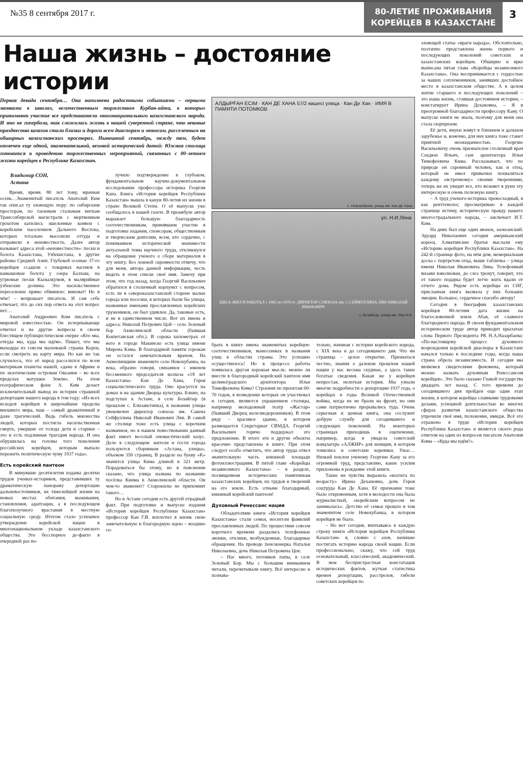№35 8 сентября 2017 г.
80-ЛЕТИЕ ПРОЖИВАНИЯ
КОРЕЙЦЕВ В КАЗАХСТАНЕ
3
Наша жизнь – достояние истории
Первая декада сентября… Она наполнена радостными событиями – первыми звонками в школах, величественным торжеством Курбан-айта, в которых принимают участие все представители многонационального казахстанского народа. И это не гипербола, так сложилась жизнь в нашей суверенной стране, что вековые празднества казахов стали близки и дороги всем диаспорам и этносам, расселенным на обширных казахстанских просторах. Нынешний сентябрь, между тем, будет отмечен еще одной, знаменательной, веховой исторической датой: Южная столица готовится к проведению торжественных мероприятий, связанных с 80-летием жизни корейцев в Республике Казахстан.
Владимир СОН,
Астана
Время, время. 80 лет тому, мрачная осень…Знаменитый писатель Анатолий Ким так описал ту зловещую пору: по сибирским просторам, по таежным стальным ниткам Транссибирской магистрали с мертвенным грохотом катились эшелонные конвои с корейским населением Дальнего Востока, которых тотально выселили оттуда и отправили в неизвестность. Далее автор называет адреса этой «неизвестности»: пески и болота Казахстана, Узбекистана, в другие районы Средней Азии. Глубокой осенью 37-го корейцев ссадили с товарных вагонов в камышовые болота у озера Балхаш, на угрюмые пески Кызылкумов, в малярийные узбекские долины. Это насильственное переселение прямо обвиняло: виноват! Но в чём? – вопрошает писатель. И сам себе отвечает, что до сих пор ответа на этот вопрос нет…
Анатолий Андреевич Ким писатель с мировой известностью. Он исчерпывающе ответил и на другие вопросы в своем блестящем публицистическом очерке «Кто мы, откуда мы, куда мы идём». Пишет, что мы выходцы из совсем маленькой страны Кореи, если смотреть на карту мира. Но как же так случилось, что её народ расселился по всем материкам планеты нашей, «даже в Африке и по экзотическим островам Океании – во всех пределах матушки Земли». На этом географическом фоне А. Ким делает исключительный вывод из истории страшной депортации нашего народа в том году: «Из всех исходов корейцев в широчайшие пределы внешнего мира, наш – самый драматичный и даже трагический. Ведь гибель множества людей, которых постигла насильственная смерть, умершие от голода дети и старики – это и есть подлинная трагедия народа. И она обрушилась на головы того поколения российских корейцев, которым выпало пережить политическую чуму 1937 года».
Есть корейский пантеон
В минувшие десятилетия изданы десятки трудов ученых-историков, представивших ту драматическую панораму депортации дальневосточников, их тяжелейшей жизни на новых местах обитания, выживания, становления, адаптации, а в последующем благополучного врастания в местную социальную среду. Итогом стало успешное утверждение корейской нации в многонациональном укладе казахстанского общества. Это бесспорное де-факто в очередной раз по-
лучило подтверждение в глубоком, фундаментальном научно-документальном исследовании профессора историка Георгия Кана. Книга «История корейцев Республики Казахстан» вышла в канун 80-летия их жизни в стране Великой Степи. О её выпуске уже сообщалось в нашей газете. В преамбуле автор выражает большую благодарность соотечественникам, принявшим участие в подготовке издания, спонсорам, общественным и творческим деятелям, всем, кто сердечно, с пониманием исторической значимости актуальной темы научного труда, откликнулся на обращение ученого о сборе материалов в эту книгу. Без ложной скромности отмечу, что для меня, автора данной информации, честь видеть в этом списке своё имя. Замечу при этом, что год назад, когда Георгий Васильевич обратился в столичный корпункт с вопросом, есть ли в североказахстанской стороне малые города или поселки, в которых были бы улицы, названные именами прославленных корейских тружеников, он был удивлен. Да, таковые есть, и не в единственном числе. Вот их имена и адреса: Николай Петрович Цой – село Зеленый бор Акмолинской области (бывшая Кокчетавская обл.). В сорока километрах от него в городе Макинске есть улица имени Мирона Кима. В благодарной памяти горожан он остался замечательным врачом. На Акмолинщине знаменито село Новокубанка, на века, образно говоря, связанное с именем бессменного председателя колхоза «18 лет Казахстана» Кан Де Хана, Героя социалистического труда. Оно красуется на домах и на здании Дворца культуры. Ближе, на подступах к Астане, в селе Бозайгыр (в прошлом с. Елизаветинка), в названии улицы увековечен директор совхоза им. Сакена Сейфуллина Николай Иванович Лян. В самой же столице тоже есть улица с коротким названием, но в нашем повествовании данный факт имеет веселый ономастический казус. Дело в следующем: жители и гости города пользуются сборником «Астана, улицы», объемом 350 страниц. В разделе на букву «К» значится улица Кима длиной в 321 метр. Порадоваться бы этому, но в пояснении сказано, что улица названа по названию посёлка Киима в Акмолинской области. Он чем-то знаменит? Старожилы не припомнят такого…
Но в Астане сегодня есть другой отрадный факт. При подготовке и выпуске издания «История корейцев Республики Казахстан» профессор Кан Г.В. воплотил в жизнь свою замечательную и благородную идею – воедино со-
АЛДЫРҒАН ЕСІМ · КАН ДЕ ХАНА 57/2 көшесі улица · Кан Де Хан · ИМЯ В ПАМЯТИ ПОТОМКОВ
с. Новокубанка, улица им. Кан Де Хана
ул. Н.И.Ляна
ЗДЕСЬ ЖИЛ И РАБОТАЛ с 1965 по 1976 гг. ДИРЕКТОР СОВХОЗА им. С.СЕЙФУЛЛИНА ЛЯН НИКОЛАЙ ИВАНОВИЧ
с. Бозайгыр, улица им. Лян Н.И.
брать в книге имена знаменитых корейцев-соотечественников, вынесенных в названия улиц в областях страны. Это успешно осуществилось! Но в процессе работы появилась другая хорошая мысль: можно ли внести в благородный корейский пантеон имя целиноградского архитектора Ильи Тимофеевича Кима? Строения по проектам 60-70 годов, в возведении которых он участвовал и сегодня, являются украшением столицы, например молодежный театр «Жастар» (бывший Дворец железнодорожников). В этом ряду – красивое здание, в котором размещается Секретариат СВМДА. Георгий Васильевич горячо поддержал это предложение. В итоге эти и другие объекты красочно представлены в книге. При этом следует особо отметить, что автор труда отвел значительную часть книжной площади фотоиллюстрациям. В пятой главе «Корейцы независимого Казахстана» – в разделе, посвященном исторических памятникам казахстанских корейцев, их трудов и творений на его земле. Есть отныне благодарный, книжный корейский пантеон!
Духовный Ренессанс нации
Обладателями книги «История корейцев Казахстана» стали семьи, носители фамилий прославленных людей. По прошествии совсем короткого времени раздались телефонные звонки, отклики, возбужденные, благодарные обращения. На проводе пенсионерка Наталья Николаевна, дочь Николая Петровича Цоя:
– Нас много, потомков папы, в селе Зеленый Бор. Мы с большим вниманием читали, перечитывали книгу. Всё интересно и познава-
тельно, начиная с истории корейского народа, с XIX века и до сегодняшнего дня. Что ни страница – целое открытие. Признаться честно, знания о далеком прошлом нашей нации у нас весьма скудные, а здесь такие богатые сведения. Какая же у корейцев непростая, нелегкая история. Мы узнали многие подробности о депортации 1937 года, о корейцах в годы Великой Отечественной войны, когда их не брали на фронт, но они сами патриотично прорывались туда. Очень серьезная и ценная книга, она сослужит добрую службу для сегодняшнего и следующих поколений. На некоторых страницах приходишь в оцепенение, например, когда я увидела советский концлагерь «АЛЖИР» для женщин, в котором томились и советские кореянки. Ужас…Низкий поклон ученому Георгию Кану за его огромный труд, представляю, какие усилия приложены в рождение этой книги.
Такие же чувства выразила «коллега по возрасту» Ирина Дехановна, дочь Героя соцтруда Кан Де Хана. Её признание тоже было откровенным, хотя в молодости она была журналисткой, «корейским вопросом не занималась». Детство её семьи прошло в том знаменитом селе Новокубанка, в котором корейцев не было.
– Но вот сегодня, вчитываясь в каждую строку книги «История корейцев Республики Казахстан» я, словно с азов, начинаю постигать историю народа своей нации. Если профессионально, скажу, что сей труд основательный, классический, академический. В нем беспристрастная констатация исторических фактов, жуткая статистика времен депортации, расстрелов, гибели советских корейцев по
зловещей статье «враги народа». Обстоятельно, поэтапно представлена жизнь первого и последующих поколений советских и казахстанских корейцев. Обширно и ярко выписана пятая глава «Корейцы независимого Казахстана». Она воспринимается с гордостью за наших соплеменников, занявших достойное место в казахстанском обществе. А в целом житие старшего и последующих поколений – это наша жизнь, ставшая достоянием истории, – констатирует Ирина Дехановна, – Я в преогромной благодарности профессору Кану. О выпуске книги не знала, поэтому для меня она стала сюрпризом.
Её дети, внуки живут в ближнем и дальнем зарубежье и, конечно, для них книга тоже станет приятной неожиданностью. Георгию Васильевичу очень признателен столичный врач Секдюн Ильич, сын архитектора Ильи Тимофеевича Кима. Рассказывает, что по природе он скромный человек, как и отец, который не имел привычки похваляться каждому «встречному» своими творениями, теперь же их увидят все, кто возьмет в руки эту интересную и очень полезную книгу.
– А труд ученого-историка превосходный, я как рентгенолог, просматриваю в каждой странице истину, историческую правду нашего многострадального народа, – заключает И.Т. Ким.
На днях был еще один звонок, заокеанский. Эдуард Николаевич сегодня американский кореец. Алматинские братья выслали ему «Историю корейцев Республики Казахстан». На 242-й странице фото, на нём дом, мемориальная доска с портретом отца, выше табличка – улица имени Николая Ивановича Ляна. Телефонный визави взволнован, до слез тронут, говорит, что от такого подарка будет легче жить вдали от отчего дома. Рядом есть корейцы из СНГ, присланная книга вызвала у них большие эмоции. Большое, сердечное спасибо автору!
Сегодня в биографии казахстанских корейцев 80-летняя дата жизни на благословенной земле Абая, её славного благородного народа. В своем фундаментальном историческом труде автор приводит крылатые слова Первого Президента РК Н.А.Назарбаева: «По-настоящему процесс духовного возрождения корейской диаспоры в Казахстане начался только в последние годы, когда наша страна обрела независимость. И сегодня мы являемся свидетелями феномена, который можно назвать духовным Ренессансом корейцев». Это было сказано Главой государства двадцать лет назад. С того времени до сегодняшнего дня пройден еще один этап жизни, в котором корейцы славными трудовыми делами, успешной деятельностью во многих сферах развития казахстанского общества упрочили своё имя, положение, имидж. Всё это отражено в труде «История корейцев Республики Казахстан» и является своего рода ответом на один из вопросов писателя Анатолия Кима – «Куда мы идём?».